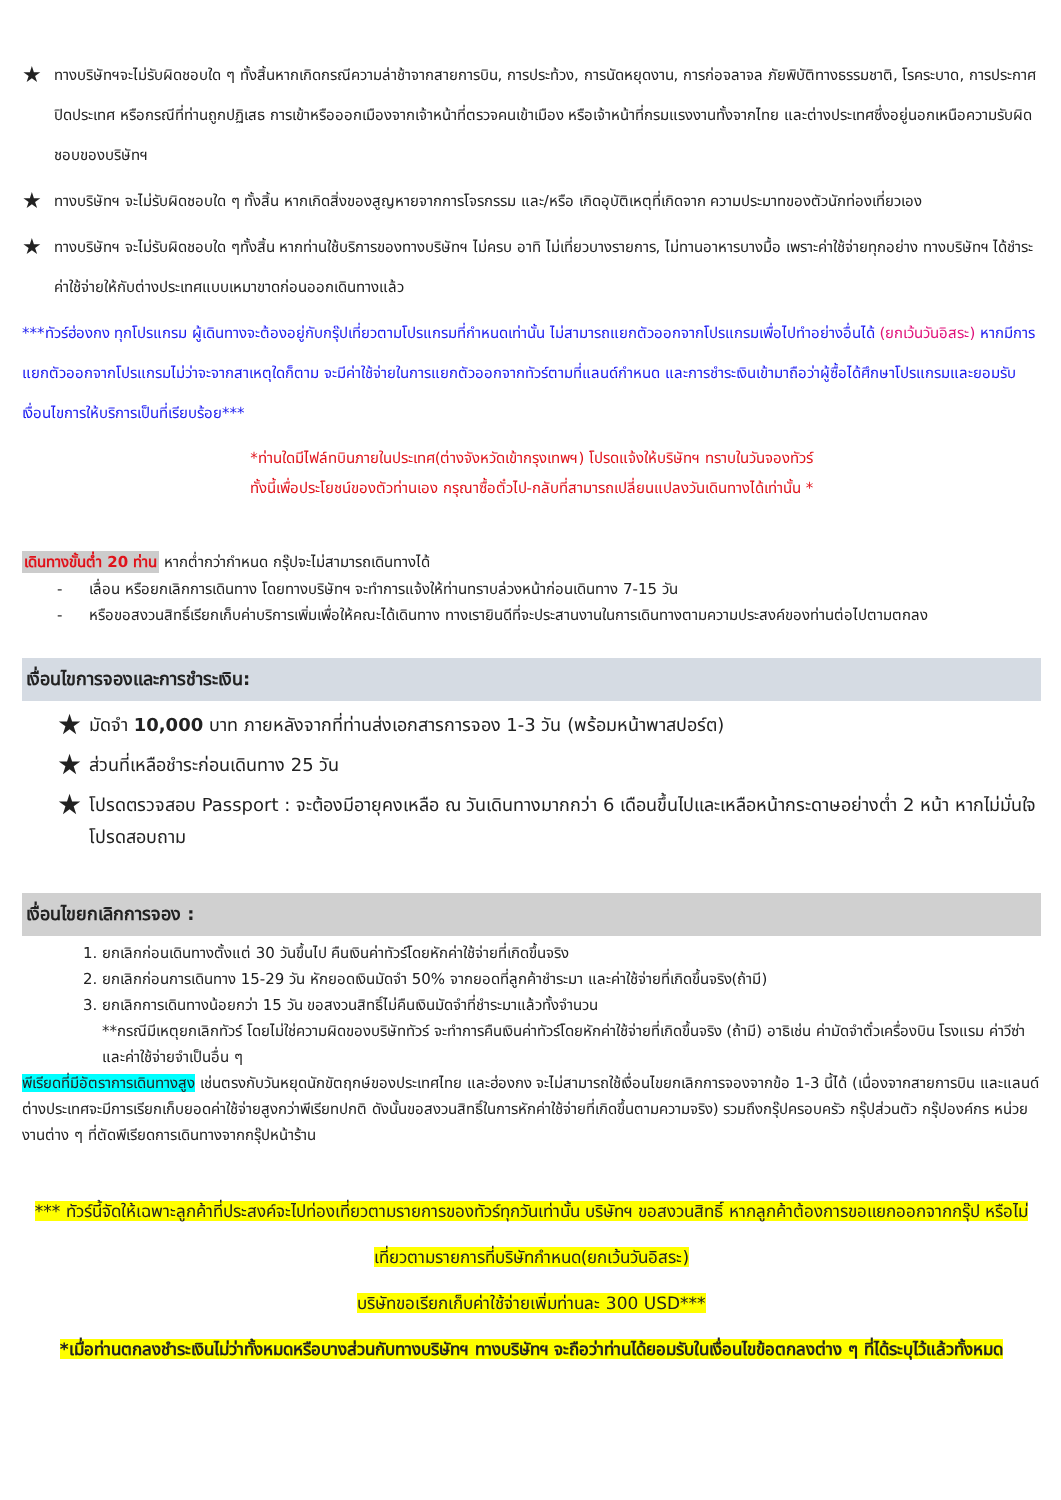★ ทางบริษัทฯจะไม่รับผิดชอบใด ๆ ทั้งสิ้นหากเกิดกรณีความล่าช้าจากสายการบิน, การประท้วง, การนัดหยุดงาน, การก่อจลาจล ภัยพิบัติทางธรรมชาติ, โรคระบาด, การประกาศปิดประเทศ หรือกรณีที่ท่านถูกปฏิเสธ การเข้าหรือออกเมืองจากเจ้าหน้าที่ตรวจคนเข้าเมือง หรือเจ้าหน้าที่กรมแรงงานทั้งจากไทย และต่างประเทศซึ่งอยู่นอกเหนือความรับผิดชอบของบริษัทฯ
★ ทางบริษัทฯ จะไม่รับผิดชอบใด ๆ ทั้งสิ้น หากเกิดสิ่งของสูญหายจากการโจรกรรม และ/หรือ เกิดอุบัติเหตุที่เกิดจาก ความประมาทของตัวนักท่องเที่ยวเอง
★ ทางบริษัทฯ จะไม่รับผิดชอบใด ๆทั้งสิ้น หากท่านใช้บริการของทางบริษัทฯ ไม่ครบ อาทิ ไม่เที่ยวบางรายการ, ไม่ทานอาหารบางมื้อ เพราะค่าใช้จ่ายทุกอย่าง ทางบริษัทฯ ได้ชำระค่าใช้จ่ายให้กับต่างประเทศแบบเหมาขาดก่อนออกเดินทางแล้ว
***ทัวร์ฮ่องกง ทุกโปรแกรม ผู้เดินทางจะต้องอยู่กับกรุ๊ปเที่ยวตามโปรแกรมที่กำหนดเท่านั้น ไม่สามารถแยกตัวออกจากโปรแกรมเพื่อไปทำอย่างอื่นได้ (ยกเว้นวันอิสระ) หากมีการแยกตัวออกจากโปรแกรมไม่ว่าจะจากสาเหตุใดก็ตาม จะมีค่าใช้จ่ายในการแยกตัวออกจากทัวร์ตามที่แลนด์กำหนด และการชำระเงินเข้ามาถือว่าผู้ซื้อได้ศึกษาโปรแกรมและยอมรับเงื่อนไขการให้บริการเป็นที่เรียบร้อย***
*ท่านใดมีไฟล์ทบินภายในประเทศ(ต่างจังหวัดเข้ากรุงเทพฯ) โปรดแจ้งให้บริษัทฯ ทราบในวันจองทัวร์
ทั้งนี้เพื่อประโยชน์ของตัวท่านเอง กรุณาซื้อตั๋วไป-กลับที่สามารถเปลี่ยนแปลงวันเดินทางได้เท่านั้น *
เดินทางขั้นต่ำ 20 ท่าน หากต่ำกว่ากำหนด กรุ๊ปจะไม่สามารถเดินทางได้
- เลื่อน หรือยกเลิกการเดินทาง โดยทางบริษัทฯ จะทำการแจ้งให้ท่านทราบล่วงหน้าก่อนเดินทาง 7-15 วัน
- หรือขอสงวนสิทธิ์เรียกเก็บค่าบริการเพิ่มเพื่อให้คณะได้เดินทาง ทางเรายินดีที่จะประสานงานในการเดินทางตามความประสงค์ของท่านต่อไปตามตกลง
เงื่อนไขการจองและการชำระเงิน:
★ มัดจำ 10,000 บาท ภายหลังจากที่ท่านส่งเอกสารการจอง 1-3 วัน (พร้อมหน้าพาสปอร์ต)
★ ส่วนที่เหลือชำระก่อนเดินทาง 25 วัน
★ โปรดตรวจสอบ Passport : จะต้องมีอายุคงเหลือ ณ วันเดินทางมากกว่า 6 เดือนขึ้นไปและเหลือหน้ากระดาษอย่างต่ำ 2 หน้า หากไม่มั่นใจโปรดสอบถาม
เงื่อนไขยกเลิกการจอง :
1. ยกเลิกก่อนเดินทางตั้งแต่ 30 วันขึ้นไป คืนเงินค่าทัวร์โดยหักค่าใช้จ่ายที่เกิดขึ้นจริง
2. ยกเลิกก่อนการเดินทาง 15-29 วัน หักยอดเงินมัดจำ 50% จากยอดที่ลูกค้าชำระมา และค่าใช้จ่ายที่เกิดขึ้นจริง(ถ้ามี)
3. ยกเลิกการเดินทางน้อยกว่า 15 วัน ขอสงวนสิทธิ์ไม่คืนเงินมัดจำที่ชำระมาแล้วทั้งจำนวน
**กรณีมีเหตุยกเลิกทัวร์ โดยไม่ใช่ความผิดของบริษัททัวร์ จะทำการคืนเงินค่าทัวร์โดยหักค่าใช้จ่ายที่เกิดขึ้นจริง (ถ้ามี) อาธิเช่น ค่ามัดจำตั๋วเครื่องบิน โรงแรม ค่าวีซ่า และค่าใช้จ่ายจำเป็นอื่น ๆ
พีเรียดที่มีอัตราการเดินทางสูง เช่นตรงกับวันหยุดนักขัตฤกษ์ของประเทศไทย และฮ่องกง จะไม่สามารถใช้เงื่อนไขยกเลิกการจองจากข้อ 1-3 นี้ได้ (เนื่องจากสายการบิน และแลนด์ต่างประเทศจะมีการเรียกเก็บยอดค่าใช้จ่ายสูงกว่าพีเรียทปกติ ดังนั้นขอสงวนสิทธิ์ในการหักค่าใช้จ่ายที่เกิดขึ้นตามความจริง) รวมถึงกรุ๊ปครอบครัว กรุ๊ปส่วนตัว กรุ๊ปองค์กร หน่วยงานต่าง ๆ ที่ตัดพีเรียดการเดินทางจากกรุ๊ปหน้าร้าน
*** ทัวร์นี้จัดให้เฉพาะลูกค้าที่ประสงค์จะไปท่องเที่ยวตามรายการของทัวร์ทุกวันเท่านั้น บริษัทฯ ขอสงวนสิทธิ์ หากลูกค้าต้องการขอแยกออกจากกรุ๊ป หรือไม่เที่ยวตามรายการที่บริษัทกำหนด(ยกเว้นวันอิสระ)
บริษัทขอเรียกเก็บค่าใช้จ่ายเพิ่มท่านละ 300 USD***
*เมื่อท่านตกลงชำระเงินไม่ว่าทั้งหมดหรือบางส่วนกับทางบริษัทฯ ทางบริษัทฯ จะถือว่าท่านได้ยอมรับในเงื่อนไขข้อตกลงต่าง ๆ ที่ได้ระบุไว้แล้วทั้งหมด